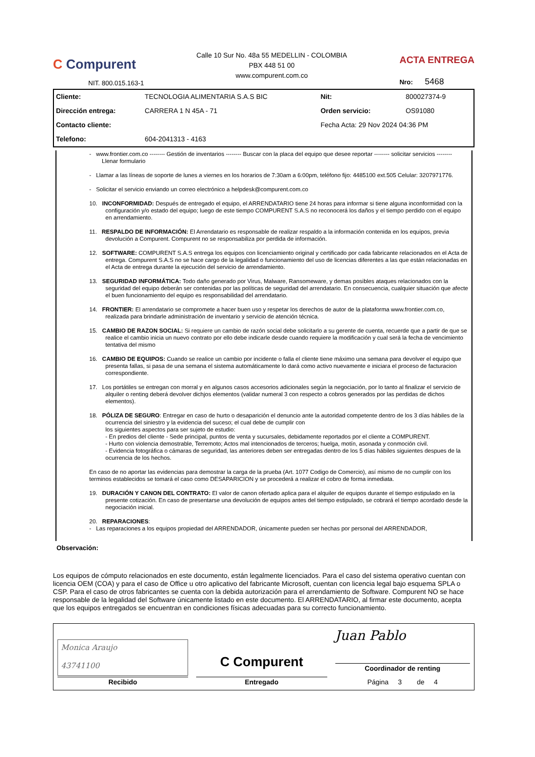C Compurent
NIT. 800.015.163-1
Calle 10 Sur No. 48a 55 MEDELLIN - COLOMBIA
PBX 448 51 00
www.compurent.com.co
ACTA ENTREGA
Nro: 5468
| Cliente: | TECNOLOGIA ALIMENTARIA S.A.S BIC | Nit: | 800027374-9 |
| Dirección entrega: | CARRERA 1 N 45A - 71 | Orden servicio: | OS91080 |
| Contacto cliente: | | Fecha Acta: 29 Nov 2024 04:36 PM | |
| Telefono: | 604-2041313 - 4163 | | |
- www.frontier.com.co -------- Gestión de inventarios -------- Buscar con la placa del equipo que desee reportar -------- solicitar servicios -------- Llenar formulario
- Llamar a las líneas de soporte de lunes a viernes en los horarios de 7:30am a 6:00pm, teléfono fijo: 4485100 ext.505 Celular: 3207971776.
- Solicitar el servicio enviando un correo electrónico a helpdesk@compurent.com.co
10. INCONFORMIDAD: Después de entregado el equipo, el ARRENDATARIO tiene 24 horas para informar si tiene alguna inconformidad con la configuración y/o estado del equipo; luego de este tiempo COMPURENT S.A.S no reconocerá los daños y el tiempo perdido con el equipo en arrendamiento.
11. RESPALDO DE INFORMACIÓN: El Arrendatario es responsable de realizar respaldo a la información contenida en los equipos, previa devolución a Compurent. Compurent no se responsabiliza por perdida de información.
12. SOFTWARE: COMPURENT S.A.S entrega los equipos con licenciamiento original y certificado por cada fabricante relacionados en el Acta de entrega. Compurent S.A.S no se hace cargo de la legalidad o funcionamiento del uso de licencias diferentes a las que están relacionadas en el Acta de entrega durante la ejecución del servicio de arrendamiento.
13. SEGURIDAD INFORMÁTICA: Todo daño generado por Virus, Malware, Ransomeware, y demas posibles ataques relacionados con la seguridad del equipo deberán ser contenidas por las políticas de seguridad del arrendatario. En consecuencia, cualquier situación que afecte el buen funcionamiento del equipo es responsabilidad del arrendatario.
14. FRONTIER: El arrendatario se compromete a hacer buen uso y respetar los derechos de autor de la plataforma www.frontier.com.co, realizada para brindarle administración de inventario y servicio de atención técnica.
15. CAMBIO DE RAZON SOCIAL: Si requiere un cambio de razón social debe solicitarlo a su gerente de cuenta, recuerde que a partir de que se realice el cambio inicia un nuevo contrato por ello debe indicarle desde cuando requiere la modificación y cual será la fecha de vencimiento tentativa del mismo
16. CAMBIO DE EQUIPOS: Cuando se realice un cambio por incidente o falla el cliente tiene máximo una semana para devolver el equipo que presenta fallas, si pasa de una semana el sistema automáticamente lo dará como activo nuevamente e iniciara el proceso de facturacion correspondiente.
17. Los portátiles se entregan con morral y en algunos casos accesorios adicionales según la negociación, por lo tanto al finalizar el servicio de alquiler o renting deberá devolver dichjos elementos (validar numeral 3 con respecto a cobros generados por las perdidas de dichos elementos).
18. PÓLIZA DE SEGURO: Entregar en caso de hurto o desaparición el denuncio ante la autoridad competente dentro de los 3 días hábiles de la ocurrencia del siniestro y la evidencia del suceso; el cual debe de cumplir con
los siguientes aspectos para ser sujeto de estudio:
- En predios del cliente - Sede principal, puntos de venta y sucursales, debidamente reportados por el cliente a COMPURENT.
- Hurto con violencia demostrable, Terremoto; Actos mal intencionados de terceros; huelga, motín, asonada y conmoción civil.
- Evidencia fotográfica o cámaras de seguridad, las anteriores deben ser entregadas dentro de los 5 días hábiles siguientes despues de la ocurrencia de los hechos.
En caso de no aportar las evidencias para demostrar la carga de la prueba (Art. 1077 Codigo de Comercio), así mismo de no cumplir con los terminos establecidos se tomará el caso como DESAPARICION y se procederá a realizar el cobro de forma inmediata.
19. DURACIÓN Y CANON DEL CONTRATO: El valor de canon ofertado aplica para el alquiler de equipos durante el tiempo estipulado en la presente cotización. En caso de presentarse una devolución de equipos antes del tiempo estipulado, se cobrará el tiempo acordado desde la negociación inicial.
20. REPARACIONES:
- Las reparaciones a los equipos propiedad del ARRENDADOR, únicamente pueden ser hechas por personal del ARRENDADOR,
Observación:
Los equipos de cómputo relacionados en este documento, están legalmente licenciados. Para el caso del sistema operativo cuentan con licencia OEM (COA) y para el caso de Office u otro aplicativo del fabricante Microsoft, cuentan con licencia legal bajo esquema SPLA o CSP. Para el caso de otros fabricantes se cuenta con la debida autorización para el arrendamiento de Software. Compurent NO se hace responsable de la legalidad del Software únicamente listado en este documento. El ARRENDATARIO, al firmar este documento, acepta que los equipos entregados se encuentran en condiciones físicas adecuadas para su correcto funcionamiento.
| Monica Araujo 43741100 Recibido | C Compurent Entregado | Juan Pablo Coordinador de renting Página 3 de 4 |